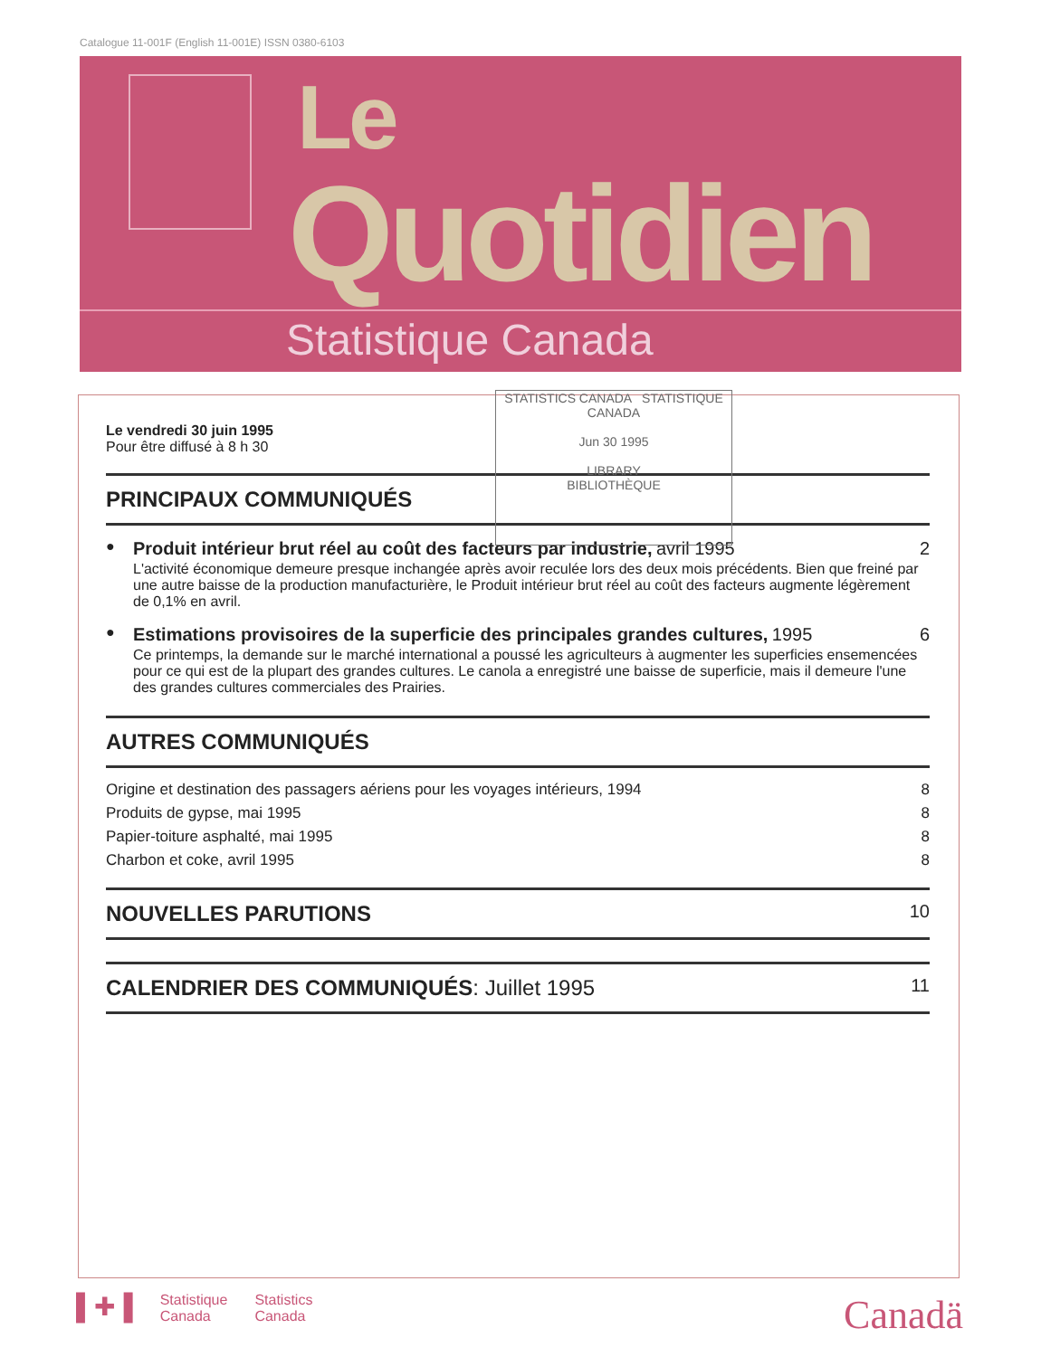Catalogue 11-001F (English 11-001E) ISSN 0380-6103
Le
Quotidien
Statistique Canada
STATISTICS CANADA STATISTIQUE CANADA
Jun 30 1995
LIBRARY
BIBLIOTHÈQUE
Le vendredi 30 juin 1995
Pour être diffusé à 8 h 30
PRINCIPAUX COMMUNIQUÉS
●
Produit intérieur brut réel au coût des facteurs par industrie, avril 1995
L'activité économique demeure presque inchangée après avoir reculée lors des deux mois précédents. Bien que freiné par une autre baisse de la production manufacturière, le Produit intérieur brut réel au coût des facteurs augmente légèrement de 0,1% en avril.
2
●
Estimations provisoires de la superficie des principales grandes cultures, 1995
Ce printemps, la demande sur le marché international a poussé les agriculteurs à augmenter les superficies ensemencées pour ce qui est de la plupart des grandes cultures. Le canola a enregistré une baisse de superficie, mais il demeure l'une des grandes cultures commerciales des Prairies.
6
AUTRES COMMUNIQUÉS
Origine et destination des passagers aériens pour les voyages intérieurs, 1994 8
Produits de gypse, mai 1995 8
Papier-toiture asphalté, mai 1995 8
Charbon et coke, avril 1995 8
NOUVELLES PARUTIONS 10
CALENDRIER DES COMMUNIQUÉS: Juillet 1995 11
▌✚▐ Statistique
Canada Statistics
Canada
Canadä